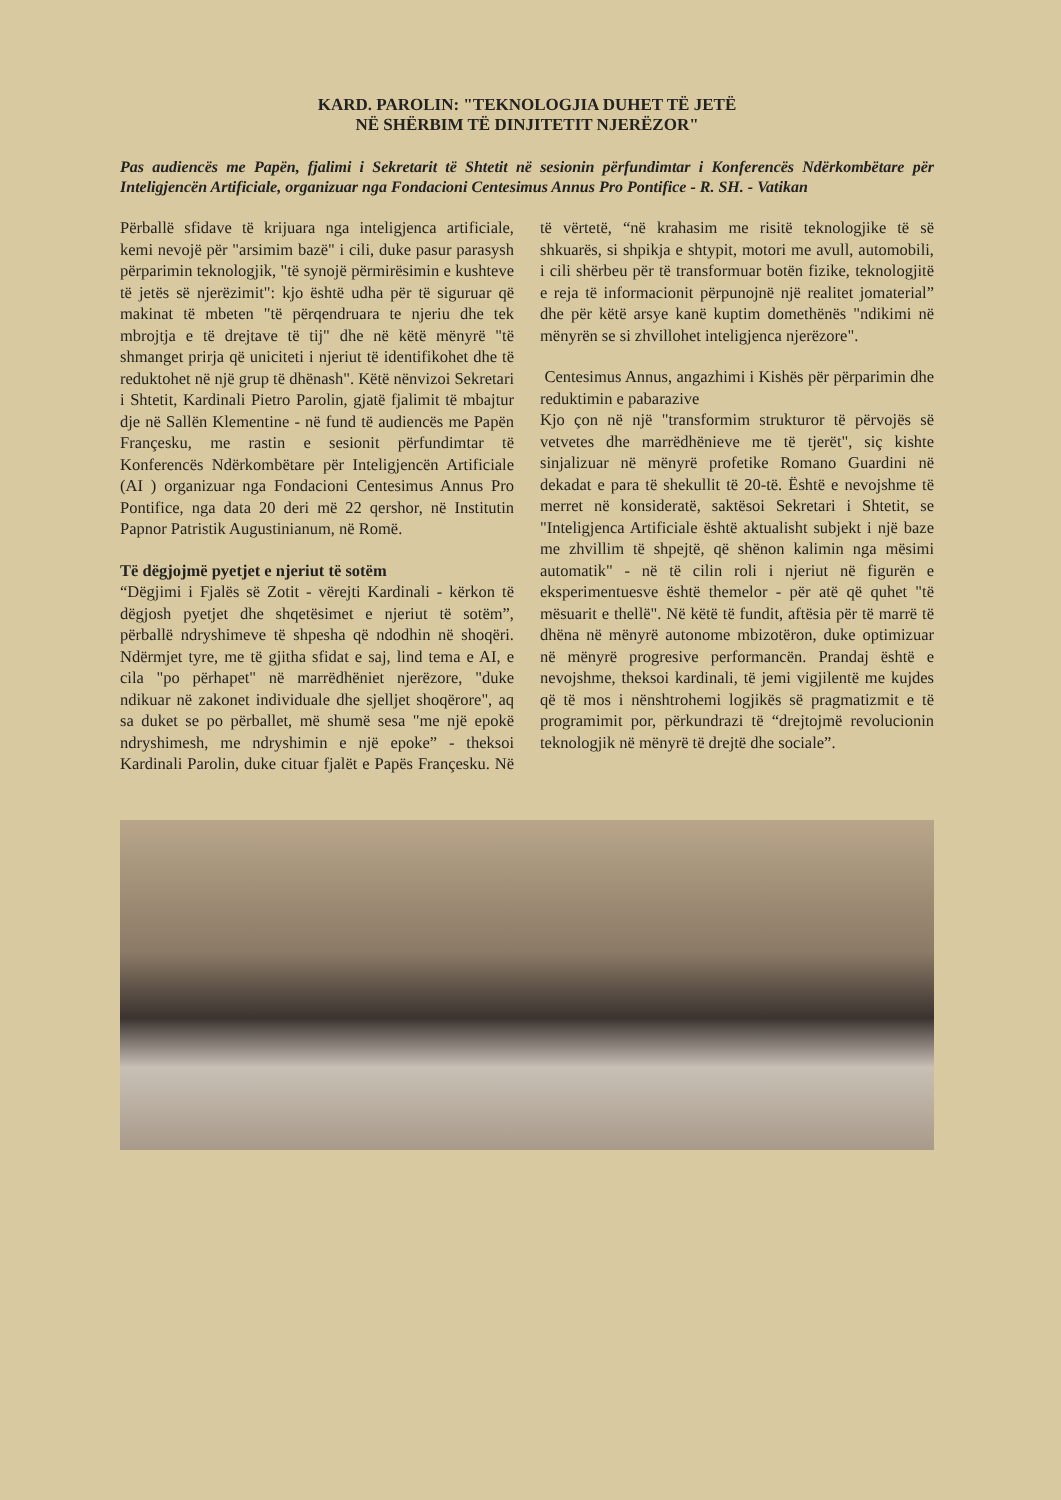KARD. PAROLIN: "TEKNOLOGJIA DUHET TË JETË
NË SHËRBIM TË DINJITETIT NJERËZOR"
Pas audiencës me Papën, fjalimi i Sekretarit të Shtetit në sesionin përfundimtar i Konferencës Ndërkombëtare për Inteligjencën Artificiale, organizuar nga Fondacioni Centesimus Annus Pro Pontifice - R. SH. - Vatikan
Përballë sfidave të krijuara nga inteligjenca artificiale, kemi nevojë për "arsimim bazë" i cili, duke pasur parasysh përparimin teknologjik, "të synojë përmirësimin e kushteve të jetës së njerëzimit": kjo është udha për të siguruar që makinat të mbeten "të përqendruara te njeriu dhe tek mbrojtja e të drejtave të tij" dhe në këtë mënyrë "të shmanget prirja që uniciteti i njeriut të identifikohet dhe të reduktohet në një grup të dhënash". Këtë nënvizoi Sekretari i Shtetit, Kardinali Pietro Parolin, gjatë fjalimit të mbajtur dje në Sallën Klementine - në fund të audiencës me Papën Françesku, me rastin e sesionit përfundimtar të Konferencës Ndërkombëtare për Inteligjencën Artificiale (AI ) organizuar nga Fondacioni Centesimus Annus Pro Pontifice, nga data 20 deri më 22 qershor, në Institutin Papnor Patristik Augustinianum, në Romë.
Të dëgjojmë pyetjet e njeriut të sotëm
“Dëgjimi i Fjalës së Zotit - vërejti Kardinali - kërkon të dëgjosh pyetjet dhe shqetësimet e njeriut të sotëm”, përballë ndryshimeve të shpesha që ndodhin në shoqëri. Ndërmjet tyre, me të gjitha sfidat e saj, lind tema e AI, e cila "po përhapet" në marrëdhëniet njerëzore, "duke ndikuar në zakonet individuale dhe sjelljet shoqërore", aq sa duket se po përballet, më shumë sesa "me një epokë ndryshimesh, me ndryshimin e një epoke” - theksoi Kardinali Parolin, duke cituar fjalët e Papës Françesku. Në të vërtetë, “në krahasim me risitë teknologjike të së shkuarës, si shpikja e shtypit, motori me avull, automobili, i cili shërbeu për të transformuar botën fizike, teknologjitë e reja të informacionit përpunojnë një realitet jomaterial” dhe për këtë arsye kanë kuptim domethënës "ndikimi në mënyrën se si zhvillohet inteligjenca njerëzore".
Centesimus Annus, angazhimi i Kishës për përparimin dhe reduktimin e pabarazive
Kjo çon në një "transformim strukturor të përvojës së vetvetes dhe marrëdhënieve me të tjerët", siç kishte sinjalizuar në mënyrë profetike Romano Guardini në dekadat e para të shekullit të 20-të. Është e nevojshme të merret në konsideratë, saktësoi Sekretari i Shtetit, se "Inteligjenca Artificiale është aktualisht subjekt i një baze me zhvillim të shpejtë, që shënon kalimin nga mësimi automatik" - në të cilin roli i njeriut në figurën e eksperimentuesve është themelor - për atë që quhet "të mësuarit e thellë". Në këtë të fundit, aftësia për të marrë të dhëna në mënyrë autonome mbizotëron, duke optimizuar në mënyrë progresive performancën. Prandaj është e nevojshme, theksoi kardinali, të jemi vigjilentë me kujdes që të mos i nënshtrohemi logjikës së pragmatizmit e të programimit por, përkundrazi të “drejtojmë revolucionin teknologjik në mënyrë të drejtë dhe sociale”.